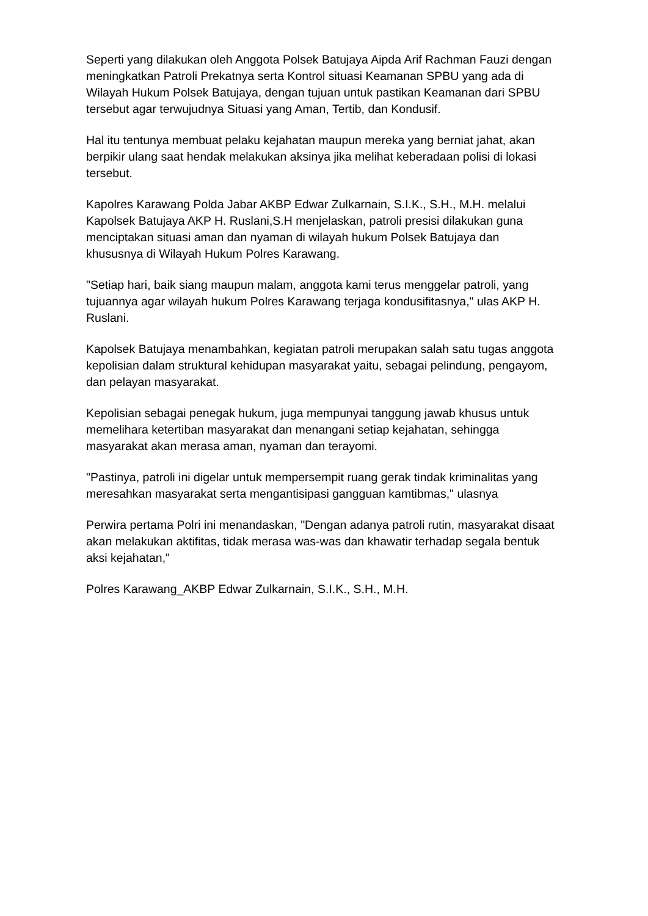Seperti yang dilakukan oleh Anggota Polsek Batujaya Aipda Arif Rachman Fauzi dengan meningkatkan Patroli Prekatnya serta Kontrol situasi Keamanan SPBU yang ada di Wilayah Hukum Polsek Batujaya, dengan tujuan untuk pastikan Keamanan dari SPBU tersebut agar terwujudnya Situasi yang Aman, Tertib, dan Kondusif.
Hal itu tentunya membuat pelaku kejahatan maupun mereka yang berniat jahat, akan berpikir ulang saat hendak melakukan aksinya jika melihat keberadaan polisi di lokasi tersebut.
Kapolres Karawang Polda Jabar AKBP Edwar Zulkarnain, S.I.K., S.H., M.H. melalui Kapolsek Batujaya AKP H. Ruslani,S.H menjelaskan, patroli presisi dilakukan guna menciptakan situasi aman dan nyaman di wilayah hukum Polsek Batujaya dan khususnya di Wilayah Hukum Polres Karawang.
"Setiap hari, baik siang maupun malam, anggota kami terus menggelar patroli, yang tujuannya agar wilayah hukum Polres Karawang terjaga kondusifitasnya," ulas AKP H. Ruslani.
Kapolsek Batujaya menambahkan, kegiatan patroli merupakan salah satu tugas anggota kepolisian dalam struktural kehidupan masyarakat yaitu, sebagai pelindung, pengayom, dan pelayan masyarakat.
Kepolisian sebagai penegak hukum, juga mempunyai tanggung jawab khusus untuk memelihara ketertiban masyarakat dan menangani setiap kejahatan, sehingga masyarakat akan merasa aman, nyaman dan terayomi.
"Pastinya, patroli ini digelar untuk mempersempit ruang gerak tindak kriminalitas yang meresahkan masyarakat serta mengantisipasi gangguan kamtibmas," ulasnya
Perwira pertama Polri ini menandaskan, "Dengan adanya patroli rutin, masyarakat disaat akan melakukan aktifitas, tidak merasa was-was dan khawatir terhadap segala bentuk aksi kejahatan,"
Polres Karawang_AKBP Edwar Zulkarnain, S.I.K., S.H., M.H.